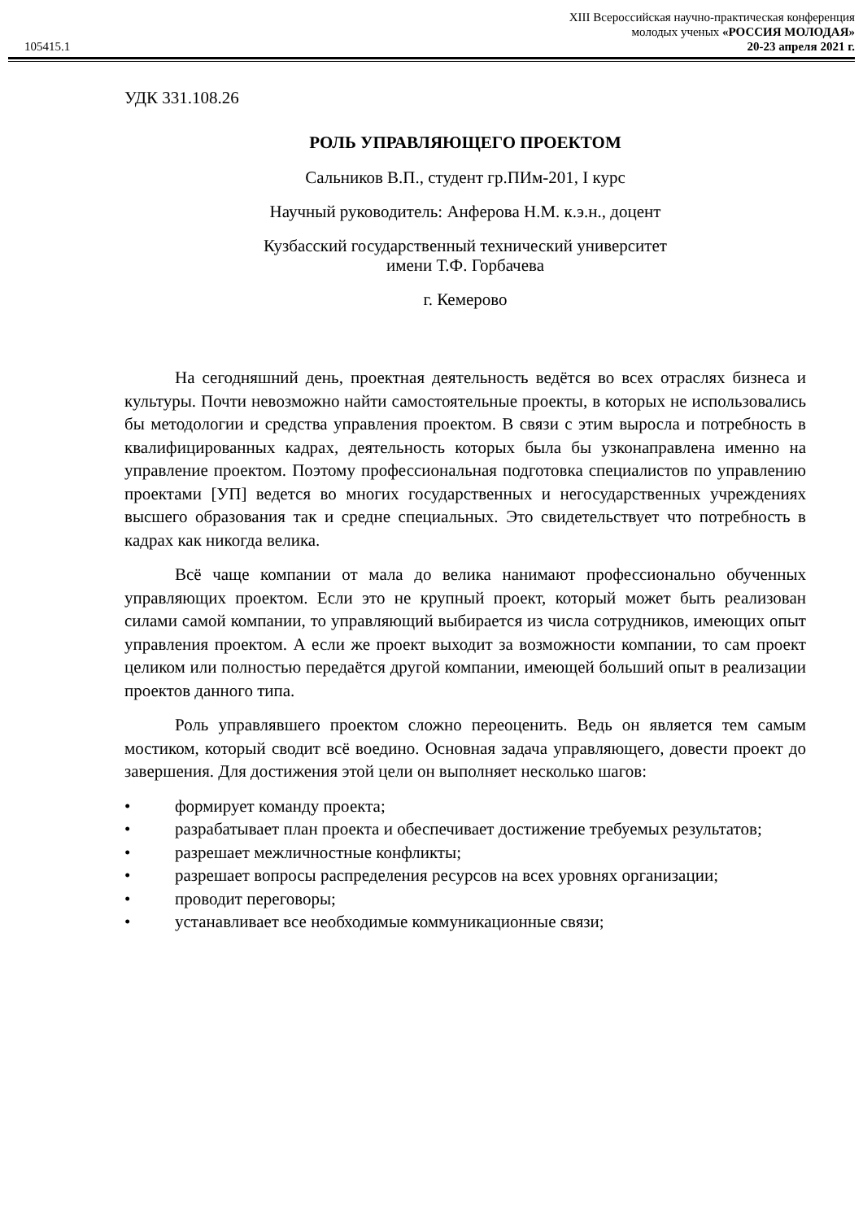105415.1
XIII Всероссийская научно-практическая конференция
молодых ученых «РОССИЯ МОЛОДАЯ»
20-23 апреля 2021 г.
УДК 331.108.26
РОЛЬ УПРАВЛЯЮЩЕГО ПРОЕКТОМ
Сальников В.П., студент гр.ПИм-201, I курс
Научный руководитель: Анферова Н.М. к.э.н., доцент
Кузбасский государственный технический университет
имени Т.Ф. Горбачева
г. Кемерово
На сегодняшний день, проектная деятельность ведётся во всех отраслях бизнеса и культуры. Почти невозможно найти самостоятельные проекты, в которых не использовались бы методологии и средства управления проектом. В связи с этим выросла и потребность в квалифицированных кадрах, деятельность которых была бы узконаправлена именно на управление проектом. Поэтому профессиональная подготовка специалистов по управлению проектами [УП] ведется во многих государственных и негосударственных учреждениях высшего образования так и средне специальных. Это свидетельствует что потребность в кадрах как никогда велика.
Всё чаще компании от мала до велика нанимают профессионально обученных управляющих проектом. Если это не крупный проект, который может быть реализован силами самой компании, то управляющий выбирается из числа сотрудников, имеющих опыт управления проектом. А если же проект выходит за возможности компании, то сам проект целиком или полностью передаётся другой компании, имеющей больший опыт в реализации проектов данного типа.
Роль управлявшего проектом сложно переоценить. Ведь он является тем самым мостиком, который сводит всё воедино. Основная задача управляющего, довести проект до завершения. Для достижения этой цели он выполняет несколько шагов:
• формирует команду проекта;
• разрабатывает план проекта и обеспечивает достижение требуемых результатов;
• разрешает межличностные конфликты;
• разрешает вопросы распределения ресурсов на всех уровнях организации;
• проводит переговоры;
• устанавливает все необходимые коммуникационные связи;